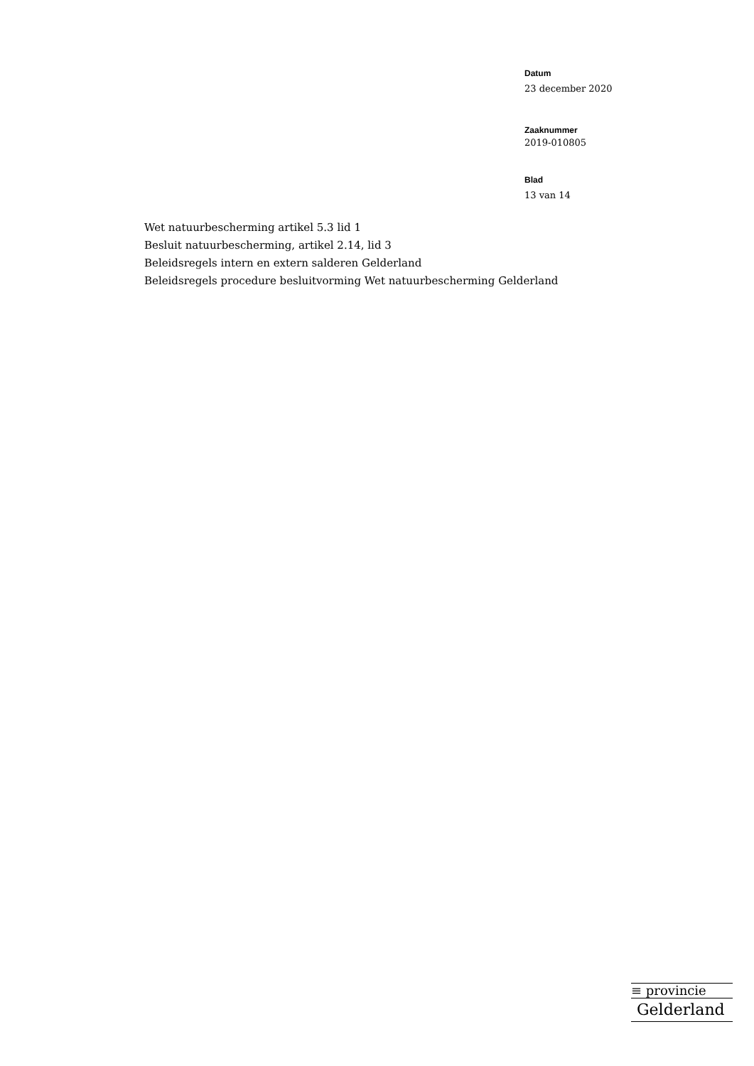Datum
23 december 2020
Zaaknummer
2019-010805
Blad
13 van 14
Wet natuurbescherming artikel 5.3 lid 1
Besluit natuurbescherming, artikel 2.14, lid 3
Beleidsregels intern en extern salderen Gelderland
Beleidsregels procedure besluitvorming Wet natuurbescherming Gelderland
≡ provincie
Gelderland